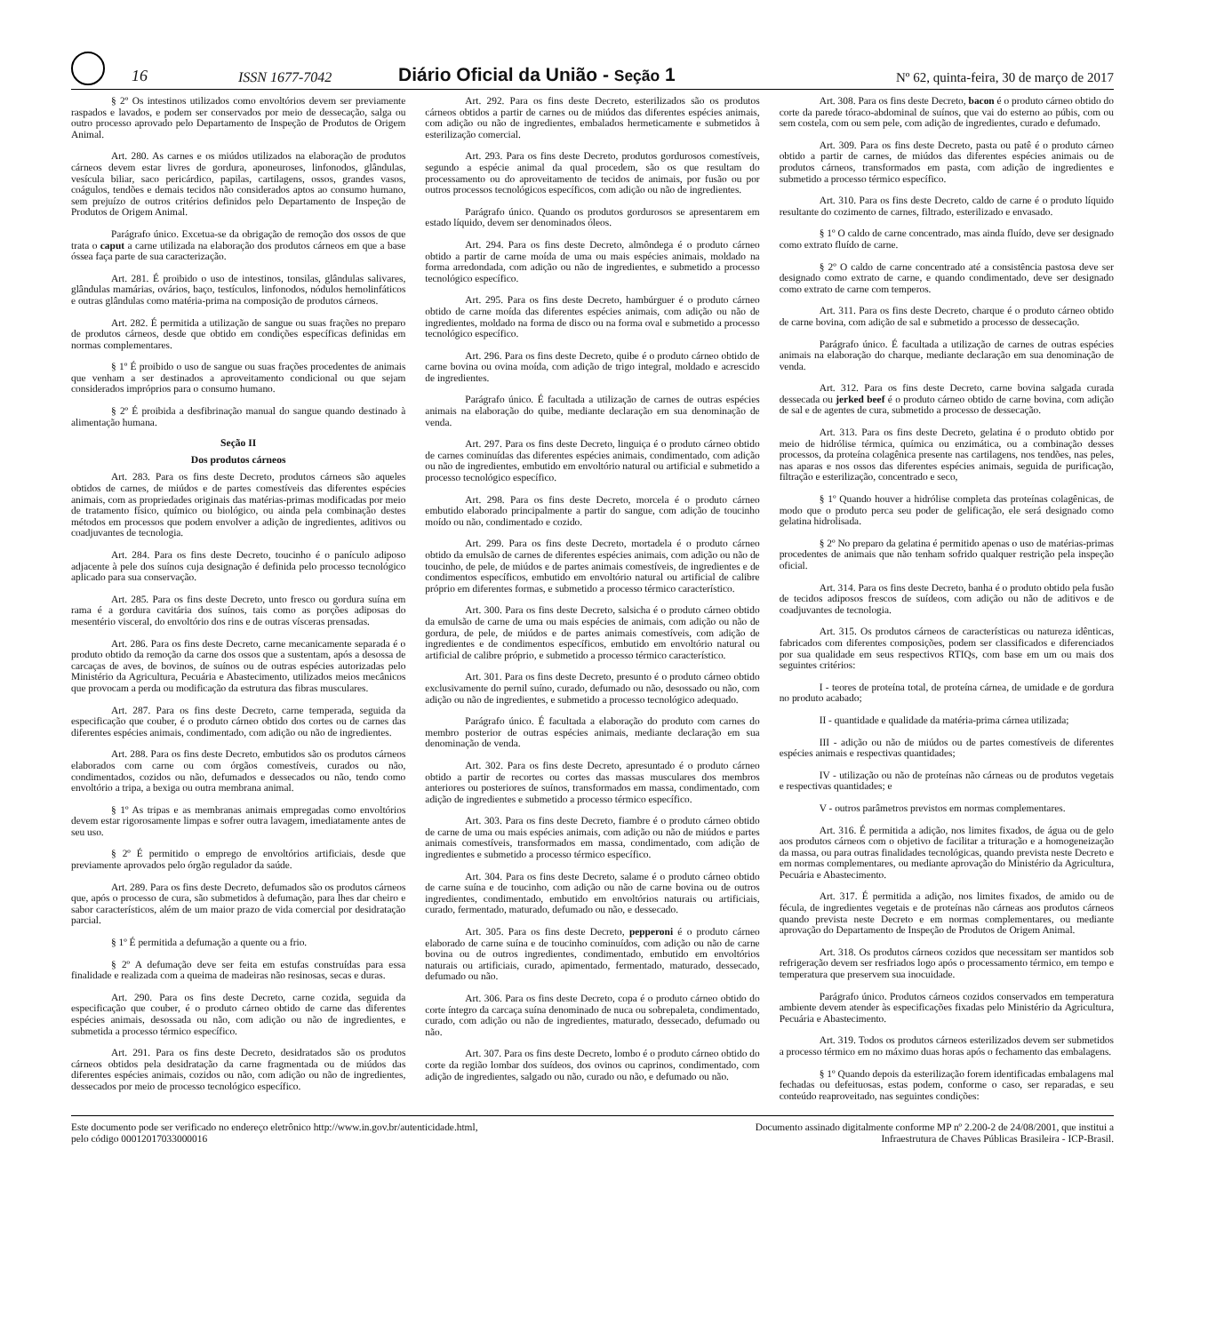16 ISSN 1677-7042 Diário Oficial da União - Seção 1 Nº 62, quinta-feira, 30 de março de 2017
§ 2º Os intestinos utilizados como envoltórios devem ser previamente raspados e lavados, e podem ser conservados por meio de dessecação, salga ou outro processo aprovado pelo Departamento de Inspeção de Produtos de Origem Animal.
Art. 280. As carnes e os miúdos utilizados na elaboração de produtos cárneos devem estar livres de gordura, aponeuroses, linfonodos, glândulas, vesícula biliar, saco pericárdico, papilas, cartilagens, ossos, grandes vasos, coágulos, tendões e demais tecidos não considerados aptos ao consumo humano, sem prejuízo de outros critérios definidos pelo Departamento de Inspeção de Produtos de Origem Animal.
Parágrafo único. Excetua-se da obrigação de remoção dos ossos de que trata o caput a carne utilizada na elaboração dos produtos cárneos em que a base óssea faça parte de sua caracterização.
Art. 281. É proibido o uso de intestinos, tonsilas, glândulas salivares, glândulas mamárias, ovários, baço, testículos, linfonodos, nódulos hemolinfáticos e outras glândulas como matéria-prima na composição de produtos cárneos.
Art. 282. É permitida a utilização de sangue ou suas frações no preparo de produtos cárneos, desde que obtido em condições específicas definidas em normas complementares.
§ 1º É proibido o uso de sangue ou suas frações procedentes de animais que venham a ser destinados a aproveitamento condicional ou que sejam considerados impróprios para o consumo humano.
§ 2º É proibida a desfibrinação manual do sangue quando destinado à alimentação humana.
Seção II
Dos produtos cárneos
Art. 283. Para os fins deste Decreto, produtos cárneos são aqueles obtidos de carnes, de miúdos e de partes comestíveis das diferentes espécies animais, com as propriedades originais das matérias-primas modificadas por meio de tratamento físico, químico ou biológico, ou ainda pela combinação destes métodos em processos que podem envolver a adição de ingredientes, aditivos ou coadjuvantes de tecnologia.
Art. 284. Para os fins deste Decreto, toucinho é o panículo adiposo adjacente à pele dos suínos cuja designação é definida pelo processo tecnológico aplicado para sua conservação.
Art. 285. Para os fins deste Decreto, unto fresco ou gordura suína em rama é a gordura cavitária dos suínos, tais como as porções adiposas do mesentério visceral, do envoltório dos rins e de outras vísceras prensadas.
Art. 286. Para os fins deste Decreto, carne mecanicamente separada é o produto obtido da remoção da carne dos ossos que a sustentam, após a desossa de carcaças de aves, de bovinos, de suínos ou de outras espécies autorizadas pelo Ministério da Agricultura, Pecuária e Abastecimento, utilizados meios mecânicos que provocam a perda ou modificação da estrutura das fibras musculares.
Art. 287. Para os fins deste Decreto, carne temperada, seguida da especificação que couber, é o produto cárneo obtido dos cortes ou de carnes das diferentes espécies animais, condimentado, com adição ou não de ingredientes.
Art. 288. Para os fins deste Decreto, embutidos são os produtos cárneos elaborados com carne ou com órgãos comestíveis, curados ou não, condimentados, cozidos ou não, defumados e dessecados ou não, tendo como envoltório a tripa, a bexiga ou outra membrana animal.
§ 1º As tripas e as membranas animais empregadas como envoltórios devem estar rigorosamente limpas e sofrer outra lavagem, imediatamente antes de seu uso.
§ 2º É permitido o emprego de envoltórios artificiais, desde que previamente aprovados pelo órgão regulador da saúde.
Art. 289. Para os fins deste Decreto, defumados são os produtos cárneos que, após o processo de cura, são submetidos à defumação, para lhes dar cheiro e sabor característicos, além de um maior prazo de vida comercial por desidratação parcial.
§ 1º É permitida a defumação a quente ou a frio.
§ 2º A defumação deve ser feita em estufas construídas para essa finalidade e realizada com a queima de madeiras não resinosas, secas e duras.
Art. 290. Para os fins deste Decreto, carne cozida, seguida da especificação que couber, é o produto cárneo obtido de carne das diferentes espécies animais, desossada ou não, com adição ou não de ingredientes, e submetida a processo térmico específico.
Art. 291. Para os fins deste Decreto, desidratados são os produtos cárneos obtidos pela desidratação da carne fragmentada ou de miúdos das diferentes espécies animais, cozidos ou não, com adição ou não de ingredientes, dessecados por meio de processo tecnológico específico.
Art. 292. Para os fins deste Decreto, esterilizados são os produtos cárneos obtidos a partir de carnes ou de miúdos das diferentes espécies animais, com adição ou não de ingredientes, embalados hermeticamente e submetidos à esterilização comercial.
Art. 293. Para os fins deste Decreto, produtos gordurosos comestíveis, segundo a espécie animal da qual procedem, são os que resultam do processamento ou do aproveitamento de tecidos de animais, por fusão ou por outros processos tecnológicos específicos, com adição ou não de ingredientes.
Parágrafo único. Quando os produtos gordurosos se apresentarem em estado líquido, devem ser denominados óleos.
Art. 294. Para os fins deste Decreto, almôndega é o produto cárneo obtido a partir de carne moída de uma ou mais espécies animais, moldado na forma arredondada, com adição ou não de ingredientes, e submetido a processo tecnológico específico.
Art. 295. Para os fins deste Decreto, hambúrguer é o produto cárneo obtido de carne moída das diferentes espécies animais, com adição ou não de ingredientes, moldado na forma de disco ou na forma oval e submetido a processo tecnológico específico.
Art. 296. Para os fins deste Decreto, quibe é o produto cárneo obtido de carne bovina ou ovina moída, com adição de trigo integral, moldado e acrescido de ingredientes.
Parágrafo único. É facultada a utilização de carnes de outras espécies animais na elaboração do quibe, mediante declaração em sua denominação de venda.
Art. 297. Para os fins deste Decreto, linguiça é o produto cárneo obtido de carnes cominuídas das diferentes espécies animais, condimentado, com adição ou não de ingredientes, embutido em envoltório natural ou artificial e submetido a processo tecnológico específico.
Art. 298. Para os fins deste Decreto, morcela é o produto cárneo embutido elaborado principalmente a partir do sangue, com adição de toucinho moído ou não, condimentado e cozido.
Art. 299. Para os fins deste Decreto, mortadela é o produto cárneo obtido da emulsão de carnes de diferentes espécies animais, com adição ou não de toucinho, de pele, de miúdos e de partes animais comestíveis, de ingredientes e de condimentos específicos, embutido em envoltório natural ou artificial de calibre próprio em diferentes formas, e submetido a processo térmico característico.
Art. 300. Para os fins deste Decreto, salsicha é o produto cárneo obtido da emulsão de carne de uma ou mais espécies de animais, com adição ou não de gordura, de pele, de miúdos e de partes animais comestíveis, com adição de ingredientes e de condimentos específicos, embutido em envoltório natural ou artificial de calibre próprio, e submetido a processo térmico característico.
Art. 301. Para os fins deste Decreto, presunto é o produto cárneo obtido exclusivamente do pernil suíno, curado, defumado ou não, desossado ou não, com adição ou não de ingredientes, e submetido a processo tecnológico adequado.
Parágrafo único. É facultada a elaboração do produto com carnes do membro posterior de outras espécies animais, mediante declaração em sua denominação de venda.
Art. 302. Para os fins deste Decreto, apresuntado é o produto cárneo obtido a partir de recortes ou cortes das massas musculares dos membros anteriores ou posteriores de suínos, transformados em massa, condimentado, com adição de ingredientes e submetido a processo térmico específico.
Art. 303. Para os fins deste Decreto, fiambre é o produto cárneo obtido de carne de uma ou mais espécies animais, com adição ou não de miúdos e partes animais comestíveis, transformados em massa, condimentado, com adição de ingredientes e submetido a processo térmico específico.
Art. 304. Para os fins deste Decreto, salame é o produto cárneo obtido de carne suína e de toucinho, com adição ou não de carne bovina ou de outros ingredientes, condimentado, embutido em envoltórios naturais ou artificiais, curado, fermentado, maturado, defumado ou não, e dessecado.
Art. 305. Para os fins deste Decreto, pepperoni é o produto cárneo elaborado de carne suína e de toucinho cominuídos, com adição ou não de carne bovina ou de outros ingredientes, condimentado, embutido em envoltórios naturais ou artificiais, curado, apimentado, fermentado, maturado, dessecado, defumado ou não.
Art. 306. Para os fins deste Decreto, copa é o produto cárneo obtido do corte íntegro da carcaça suína denominado de nuca ou sobrepaleta, condimentado, curado, com adição ou não de ingredientes, maturado, dessecado, defumado ou não.
Art. 307. Para os fins deste Decreto, lombo é o produto cárneo obtido do corte da região lombar dos suídeos, dos ovinos ou caprinos, condimentado, com adição de ingredientes, salgado ou não, curado ou não, e defumado ou não.
Art. 308. Para os fins deste Decreto, bacon é o produto cárneo obtido do corte da parede tóraco-abdominal de suínos, que vai do esterno ao púbis, com ou sem costela, com ou sem pele, com adição de ingredientes, curado e defumado.
Art. 309. Para os fins deste Decreto, pasta ou patê é o produto cárneo obtido a partir de carnes, de miúdos das diferentes espécies animais ou de produtos cárneos, transformados em pasta, com adição de ingredientes e submetido a processo térmico específico.
Art. 310. Para os fins deste Decreto, caldo de carne é o produto líquido resultante do cozimento de carnes, filtrado, esterilizado e envasado.
§ 1º O caldo de carne concentrado, mas ainda fluído, deve ser designado como extrato fluído de carne.
§ 2º O caldo de carne concentrado até a consistência pastosa deve ser designado como extrato de carne, e quando condimentado, deve ser designado como extrato de carne com temperos.
Art. 311. Para os fins deste Decreto, charque é o produto cárneo obtido de carne bovina, com adição de sal e submetido a processo de dessecação.
Parágrafo único. É facultada a utilização de carnes de outras espécies animais na elaboração do charque, mediante declaração em sua denominação de venda.
Art. 312. Para os fins deste Decreto, carne bovina salgada curada dessecada ou jerked beef é o produto cárneo obtido de carne bovina, com adição de sal e de agentes de cura, submetido a processo de dessecação.
Art. 313. Para os fins deste Decreto, gelatina é o produto obtido por meio de hidrólise térmica, química ou enzimática, ou a combinação desses processos, da proteína colagênica presente nas cartilagens, nos tendões, nas peles, nas aparas e nos ossos das diferentes espécies animais, seguida de purificação, filtração e esterilização, concentrado e seco,
§ 1º Quando houver a hidrólise completa das proteínas colagênicas, de modo que o produto perca seu poder de gelificação, ele será designado como gelatina hidrolisada.
§ 2º No preparo da gelatina é permitido apenas o uso de matérias-primas procedentes de animais que não tenham sofrido qualquer restrição pela inspeção oficial.
Art. 314. Para os fins deste Decreto, banha é o produto obtido pela fusão de tecidos adiposos frescos de suídeos, com adição ou não de aditivos e de coadjuvantes de tecnologia.
Art. 315. Os produtos cárneos de características ou natureza idênticas, fabricados com diferentes composições, podem ser classificados e diferenciados por sua qualidade em seus respectivos RTIQs, com base em um ou mais dos seguintes critérios:
I - teores de proteína total, de proteína cárnea, de umidade e de gordura no produto acabado;
II - quantidade e qualidade da matéria-prima cárnea utilizada;
III - adição ou não de miúdos ou de partes comestíveis de diferentes espécies animais e respectivas quantidades;
IV - utilização ou não de proteínas não cárneas ou de produtos vegetais e respectivas quantidades; e
V - outros parâmetros previstos em normas complementares.
Art. 316. É permitida a adição, nos limites fixados, de água ou de gelo aos produtos cárneos com o objetivo de facilitar a trituração e a homogeneização da massa, ou para outras finalidades tecnológicas, quando prevista neste Decreto e em normas complementares, ou mediante aprovação do Ministério da Agricultura, Pecuária e Abastecimento.
Art. 317. É permitida a adição, nos limites fixados, de amido ou de fécula, de ingredientes vegetais e de proteínas não cárneas aos produtos cárneos quando prevista neste Decreto e em normas complementares, ou mediante aprovação do Departamento de Inspeção de Produtos de Origem Animal.
Art. 318. Os produtos cárneos cozidos que necessitam ser mantidos sob refrigeração devem ser resfriados logo após o processamento térmico, em tempo e temperatura que preservem sua inocuidade.
Parágrafo único. Produtos cárneos cozidos conservados em temperatura ambiente devem atender às especificações fixadas pelo Ministério da Agricultura, Pecuária e Abastecimento.
Art. 319. Todos os produtos cárneos esterilizados devem ser submetidos a processo térmico em no máximo duas horas após o fechamento das embalagens.
§ 1º Quando depois da esterilização forem identificadas embalagens mal fechadas ou defeituosas, estas podem, conforme o caso, ser reparadas, e seu conteúdo reaproveitado, nas seguintes condições:
Este documento pode ser verificado no endereço eletrônico http://www.in.gov.br/autenticidade.html,
pelo código 00012017033000016
Documento assinado digitalmente conforme MP nº 2.200-2 de 24/08/2001, que institui a
Infraestrutura de Chaves Públicas Brasileira - ICP-Brasil.